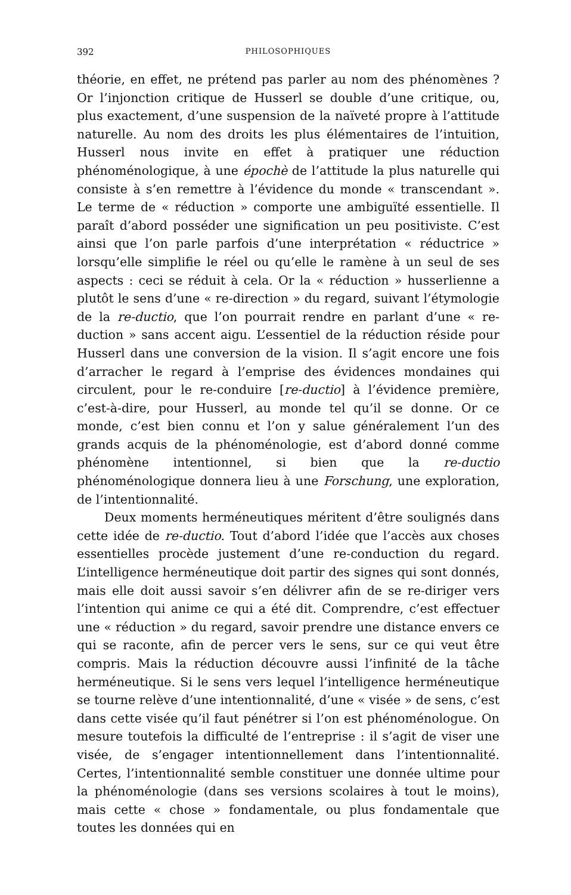392 PHILOSOPHIQUES
théorie, en effet, ne prétend pas parler au nom des phénomènes ? Or l’injonction critique de Husserl se double d’une critique, ou, plus exactement, d’une suspension de la naïveté propre à l’attitude naturelle. Au nom des droits les plus élémentaires de l’intuition, Husserl nous invite en effet à pratiquer une réduction phénoménologique, à une épochè de l’attitude la plus naturelle qui consiste à s’en remettre à l’évidence du monde « transcendant ». Le terme de « réduction » comporte une ambiguïté essentielle. Il paraît d’abord posséder une signification un peu positiviste. C’est ainsi que l’on parle parfois d’une interprétation « réductrice » lorsqu’elle simplifie le réel ou qu’elle le ramène à un seul de ses aspects : ceci se réduit à cela. Or la « réduction » husserlienne a plutôt le sens d’une « re-direction » du regard, suivant l’étymologie de la re-ductio, que l’on pourrait rendre en parlant d’une « re-duction » sans accent aigu. L’essentiel de la réduction réside pour Husserl dans une conversion de la vision. Il s’agit encore une fois d’arracher le regard à l’emprise des évidences mondaines qui circulent, pour le re-conduire [re-ductio] à l’évidence première, c’est-à-dire, pour Husserl, au monde tel qu’il se donne. Or ce monde, c’est bien connu et l’on y salue généralement l’un des grands acquis de la phénoménologie, est d’abord donné comme phénomène intentionnel, si bien que la re-ductio phénoménologique donnera lieu à une Forschung, une exploration, de l’intentionnalité.
Deux moments herméneutiques méritent d’être soulignés dans cette idée de re-ductio. Tout d’abord l’idée que l’accès aux choses essentielles procède justement d’une re-conduction du regard. L’intelligence herméneutique doit partir des signes qui sont donnés, mais elle doit aussi savoir s’en délivrer afin de se re-diriger vers l’intention qui anime ce qui a été dit. Comprendre, c’est effectuer une « réduction » du regard, savoir prendre une distance envers ce qui se raconte, afin de percer vers le sens, sur ce qui veut être compris. Mais la réduction découvre aussi l’infinité de la tâche herméneutique. Si le sens vers lequel l’intelligence herméneutique se tourne relève d’une intentionnalité, d’une « visée » de sens, c’est dans cette visée qu’il faut pénétrer si l’on est phénoménologue. On mesure toutefois la difficulté de l’entreprise : il s’agit de viser une visée, de s’engager intentionnellement dans l’intentionnalité. Certes, l’intentionnalité semble constituer une donnée ultime pour la phénoménologie (dans ses versions scolaires à tout le moins), mais cette « chose » fondamentale, ou plus fondamentale que toutes les données qui en